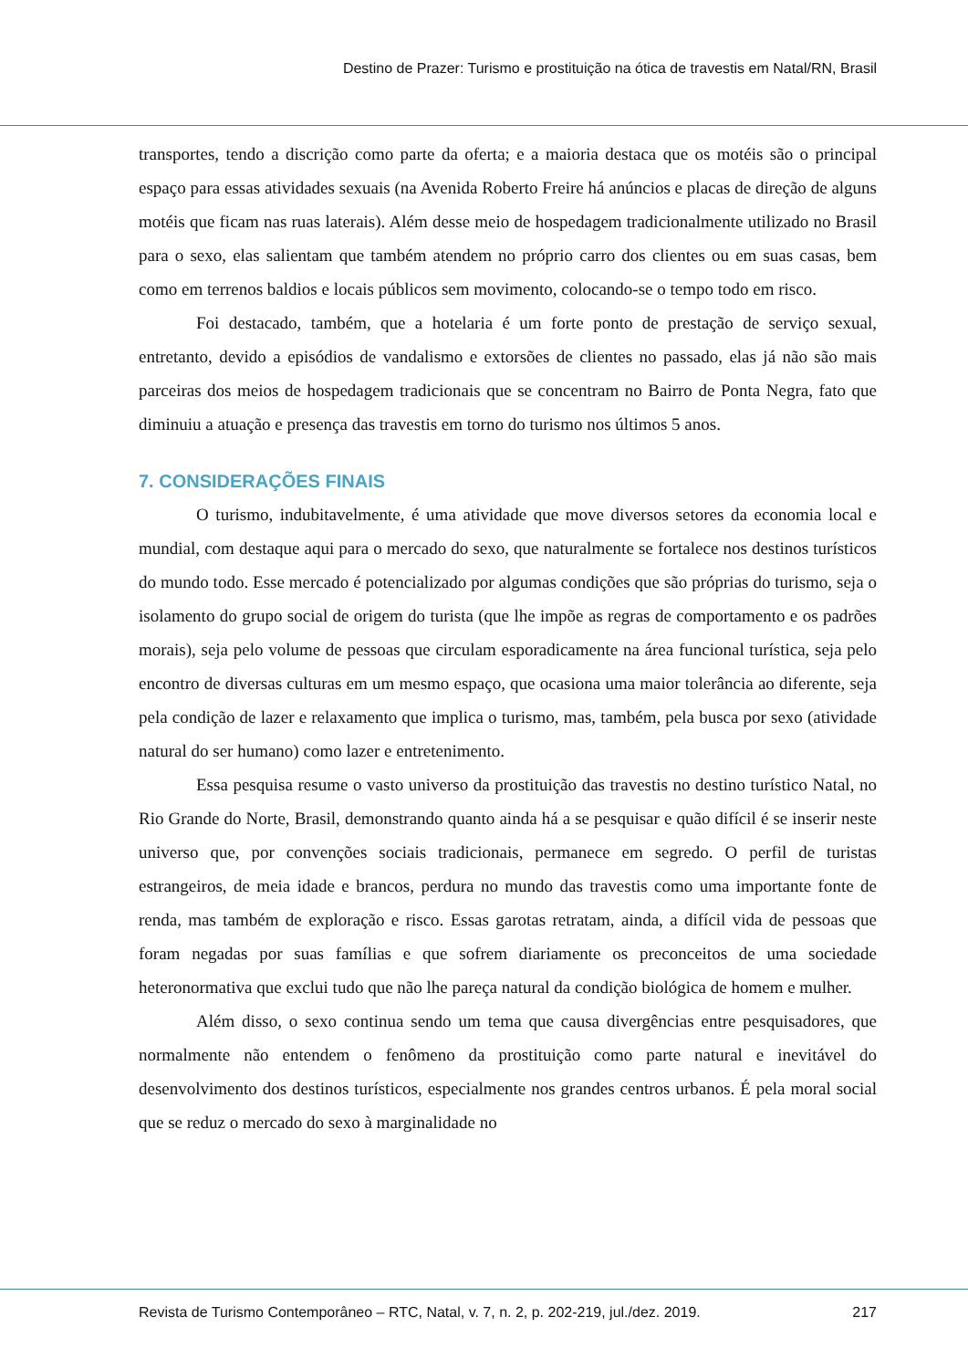Destino de Prazer: Turismo e prostituição na ótica de travestis em Natal/RN, Brasil
transportes, tendo a discrição como parte da oferta; e a maioria destaca que os motéis são o principal espaço para essas atividades sexuais (na Avenida Roberto Freire há anúncios e placas de direção de alguns motéis que ficam nas ruas laterais). Além desse meio de hospedagem tradicionalmente utilizado no Brasil para o sexo, elas salientam que também atendem no próprio carro dos clientes ou em suas casas, bem como em terrenos baldios e locais públicos sem movimento, colocando-se o tempo todo em risco.
Foi destacado, também, que a hotelaria é um forte ponto de prestação de serviço sexual, entretanto, devido a episódios de vandalismo e extorsões de clientes no passado, elas já não são mais parceiras dos meios de hospedagem tradicionais que se concentram no Bairro de Ponta Negra, fato que diminuiu a atuação e presença das travestis em torno do turismo nos últimos 5 anos.
7. CONSIDERAÇÕES FINAIS
O turismo, indubitavelmente, é uma atividade que move diversos setores da economia local e mundial, com destaque aqui para o mercado do sexo, que naturalmente se fortalece nos destinos turísticos do mundo todo. Esse mercado é potencializado por algumas condições que são próprias do turismo, seja o isolamento do grupo social de origem do turista (que lhe impõe as regras de comportamento e os padrões morais), seja pelo volume de pessoas que circulam esporadicamente na área funcional turística, seja pelo encontro de diversas culturas em um mesmo espaço, que ocasiona uma maior tolerância ao diferente, seja pela condição de lazer e relaxamento que implica o turismo, mas, também, pela busca por sexo (atividade natural do ser humano) como lazer e entretenimento.
Essa pesquisa resume o vasto universo da prostituição das travestis no destino turístico Natal, no Rio Grande do Norte, Brasil, demonstrando quanto ainda há a se pesquisar e quão difícil é se inserir neste universo que, por convenções sociais tradicionais, permanece em segredo. O perfil de turistas estrangeiros, de meia idade e brancos, perdura no mundo das travestis como uma importante fonte de renda, mas também de exploração e risco. Essas garotas retratam, ainda, a difícil vida de pessoas que foram negadas por suas famílias e que sofrem diariamente os preconceitos de uma sociedade heteronormativa que exclui tudo que não lhe pareça natural da condição biológica de homem e mulher.
Além disso, o sexo continua sendo um tema que causa divergências entre pesquisadores, que normalmente não entendem o fenômeno da prostituição como parte natural e inevitável do desenvolvimento dos destinos turísticos, especialmente nos grandes centros urbanos. É pela moral social que se reduz o mercado do sexo à marginalidade no
Revista de Turismo Contemporâneo – RTC, Natal, v. 7, n. 2, p. 202-219, jul./dez. 2019. 217